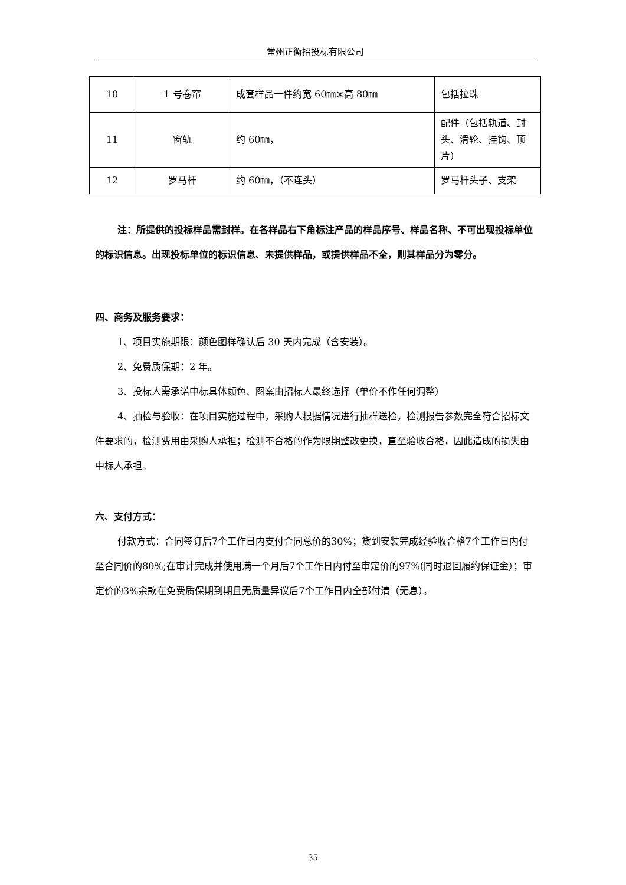常州正衡招投标有限公司
| 10 | 1 号卷帘 | 成套样品一件约宽 60㎜×高 80㎜ | 包括拉珠 |
| 11 | 窗轨 | 约 60㎜， | 配件（包括轨道、封头、滑轮、挂钩、顶片） |
| 12 | 罗马杆 | 约 60㎜，（不连头） | 罗马杆头子、支架 |
注：所提供的投标样品需封样。在各样品右下角标注产品的样品序号、样品名称、不可出现投标单位的标识信息。出现投标单位的标识信息、未提供样品，或提供样品不全，则其样品分为零分。
四、商务及服务要求：
1、项目实施期限：颜色图样确认后 30 天内完成（含安装）。
2、免费质保期：2 年。
3、投标人需承诺中标具体颜色、图案由招标人最终选择（单价不作任何调整）
4、抽检与验收：在项目实施过程中，采购人根据情况进行抽样送检，检测报告参数完全符合招标文件要求的，检测费用由采购人承担；检测不合格的作为限期整改更换，直至验收合格，因此造成的损失由中标人承担。
六、支付方式：
付款方式：合同签订后7个工作日内支付合同总价的30%；货到安装完成经验收合格7个工作日内付至合同价的80%;在审计完成并使用满一个月后7个工作日内付至审定价的97%(同时退回履约保证金）；审定价的3%余款在免费质保期到期且无质量异议后7个工作日内全部付清（无息）。
35